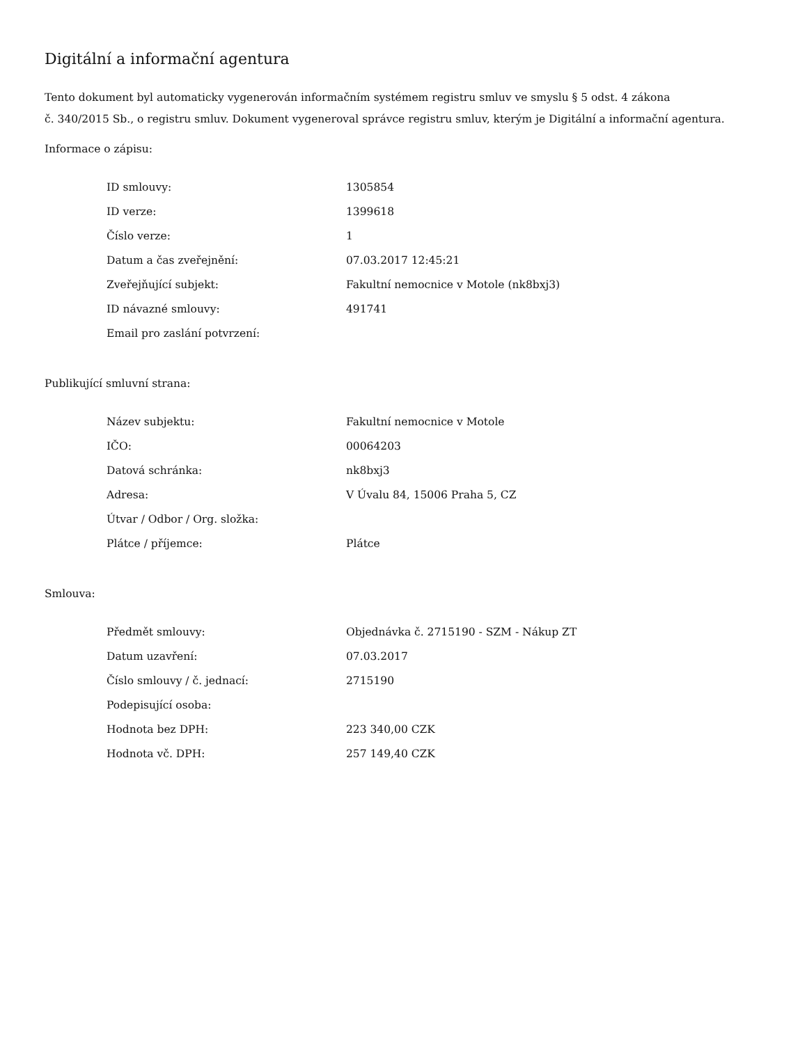Digitální a informační agentura
Tento dokument byl automaticky vygenerován informačním systémem registru smluv ve smyslu § 5 odst. 4 zákona
č. 340/2015 Sb., o registru smluv. Dokument vygeneroval správce registru smluv, kterým je Digitální a informační agentura.
Informace o zápisu:
| ID smlouvy: | 1305854 |
| ID verze: | 1399618 |
| Číslo verze: | 1 |
| Datum a čas zveřejnění: | 07.03.2017 12:45:21 |
| Zveřejňující subjekt: | Fakultní nemocnice v Motole (nk8bxj3) |
| ID návazné smlouvy: | 491741 |
| Email pro zaslání potvrzení: | |
Publikující smluvní strana:
| Název subjektu: | Fakultní nemocnice v Motole |
| IČO: | 00064203 |
| Datová schránka: | nk8bxj3 |
| Adresa: | V Úvalu 84, 15006 Praha 5, CZ |
| Útvar / Odbor / Org. složka: | |
| Plátce / příjemce: | Plátce |
Smlouva:
| Předmět smlouvy: | Objednávka č. 2715190 - SZM - Nákup ZT |
| Datum uzavření: | 07.03.2017 |
| Číslo smlouvy / č. jednací: | 2715190 |
| Podepisující osoba: | |
| Hodnota bez DPH: | 223 340,00 CZK |
| Hodnota vč. DPH: | 257 149,40 CZK |